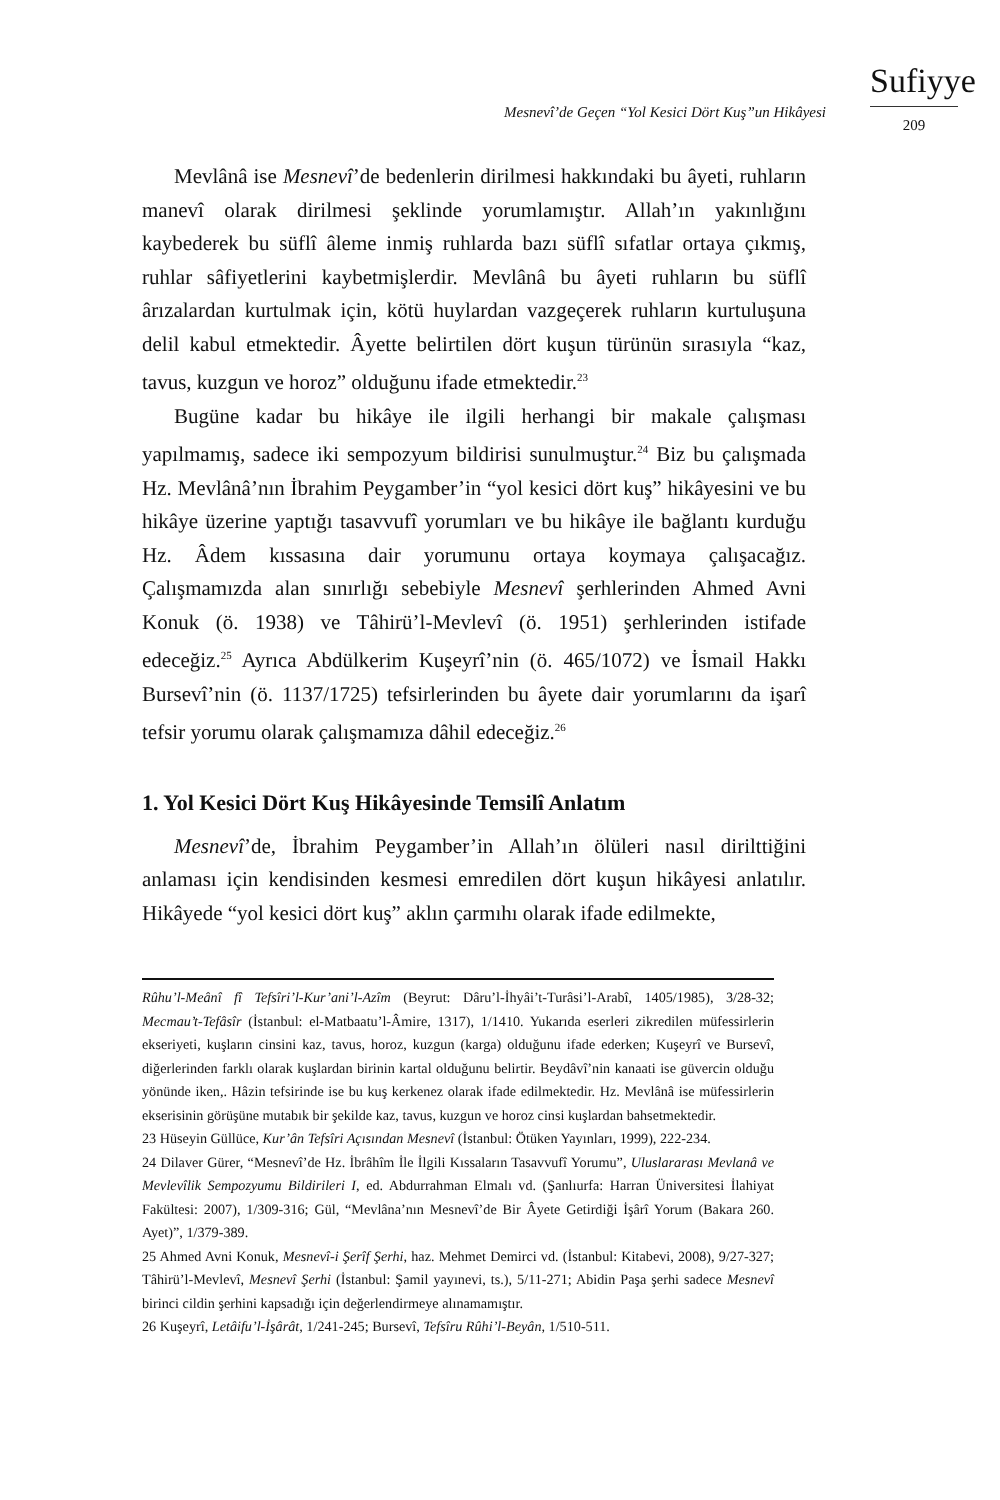Mesnevî’de Geçen “Yol Kesici Dört Kuş”un Hikâyesi
Sufiyye
209
Mevlânâ ise Mesnevî’de bedenlerin dirilmesi hakkındaki bu âyeti, ruhların manevî olarak dirilmesi şeklinde yorumlamıştır. Allah’ın yakınlığını kaybederek bu süflî âleme inmiş ruhlarda bazı süflî sıfatlar ortaya çıkmış, ruhlar sâfiyetlerini kaybetmişlerdir. Mevlânâ bu âyeti ruhların bu süflî ârızalardan kurtulmak için, kötü huylardan vazgeçerek ruhların kurtuluşuna delil kabul etmektedir. Âyette belirtilen dört kuşun türünün sırasıyla “kaz, tavus, kuzgun ve horoz” olduğunu ifade etmektedir.<sup>23</sup>
Bugüne kadar bu hikâye ile ilgili herhangi bir makale çalışması yapılmamış, sadece iki sempozyum bildirisi sunulmuştur.<sup>24</sup> Biz bu çalışmada Hz. Mevlânâ’nın İbrahim Peygamber’in “yol kesici dört kuş” hikâyesini ve bu hikâye üzerine yaptığı tasavvufî yorumları ve bu hikâye ile bağlantı kurduğu Hz. Âdem kıssasına dair yorumunu ortaya koymaya çalışacağız. Çalışmamızda alan sınırlığı sebebiyle Mesnevî şerhlerinden Ahmed Avni Konuk (ö. 1938) ve Tâhirü’l-Mevlevî (ö. 1951) şerhlerinden istifade edeceğiz.<sup>25</sup> Ayrıca Abdülkerim Kuşeyrî’nin (ö. 465/1072) ve İsmail Hakkı Bursevî’nin (ö. 1137/1725) tefsirlerinden bu âyete dair yorumlarını da işarî tefsir yorumu olarak çalışmamıza dâhil edeceğiz.<sup>26</sup>
1. Yol Kesici Dört Kuş Hikâyesinde Temsilî Anlatım
Mesnevî’de, İbrahim Peygamber’in Allah’ın ölüleri nasıl dirilttiğini anlaması için kendisinden kesmesi emredilen dört kuşun hikâyesi anlatılır. Hikâyede “yol kesici dört kuş” aklın çarmıhı olarak ifade edilmekte,
Rûhu’l-Meânî fî Tefsîri’l-Kur’ani’l-Azîm (Beyrut: Dâru’l-İhyâi’t-Turâsi’l-Arabî, 1405/1985), 3/28-32; Mecmau’t-Tefâsîr (İstanbul: el-Matbaatu’l-Âmire, 1317), 1/1410. Yukarıda eserleri zikredilen müfessirlerin ekseriyeti, kuşların cinsini kaz, tavus, horoz, kuzgun (karga) olduğunu ifade ederken; Kuşeyrî ve Bursevî, diğerlerinden farklı olarak kuşlardan birinin kartal olduğunu belirtir. Beydâvî’nin kanaati ise güvercin olduğu yönünde iken,. Hâzin tefsirinde ise bu kuş kerkenez olarak ifade edilmektedir. Hz. Mevlânâ ise müfessirlerin ekserisinin görüşüne mutabık bir şekilde kaz, tavus, kuzgun ve horoz cinsi kuşlardan bahsetmektedir.
23 Hüseyin Güllüce, Kur’ân Tefsîri Açısından Mesnevî (İstanbul: Ötüken Yayınları, 1999), 222-234.
24 Dilaver Gürer, “Mesnevî’de Hz. İbrâhîm İle İlgili Kıssaların Tasavvufî Yorumu”, Uluslararası Mevlanâ ve Mevlevîlik Sempozyumu Bildirileri I, ed. Abdurrahman Elmalı vd. (Şanlıurfa: Harran Üniversitesi İlahiyat Fakültesi: 2007), 1/309-316; Gül, “Mevlâna’nın Mesnevî’de Bir Âyete Getirdiği İşârî Yorum (Bakara 260. Ayet)”, 1/379-389.
25 Ahmed Avni Konuk, Mesnevî-i Şerîf Şerhi, haz. Mehmet Demirci vd. (İstanbul: Kitabevi, 2008), 9/27-327; Tâhirü’l-Mevlevî, Mesnevî Şerhi (İstanbul: Şamil yayınevi, ts.), 5/11-271; Abidin Paşa şerhi sadece Mesnevî birinci cildin şerhini kapsadığı için değerlendirmeye alınamamıştır.
26 Kuşeyrî, Letâifu’l-İşârât, 1/241-245; Bursevî, Tefsîru Rûhi’l-Beyân, 1/510-511.